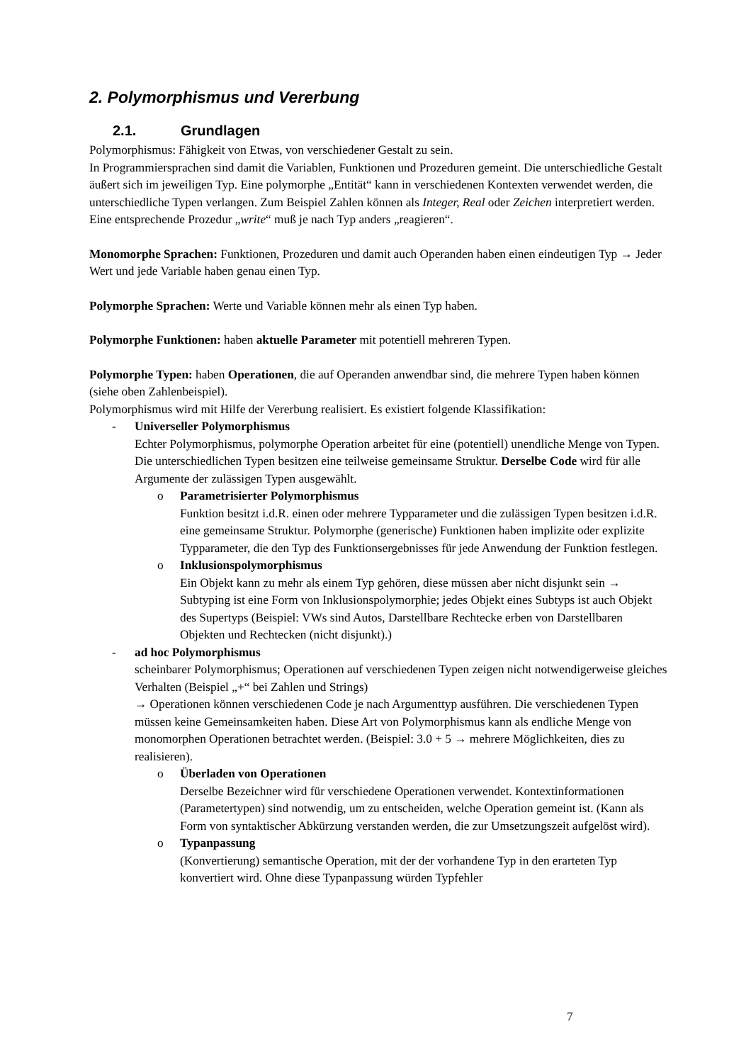2. Polymorphismus und Vererbung
2.1. Grundlagen
Polymorphismus: Fähigkeit von Etwas, von verschiedener Gestalt zu sein.
In Programmiersprachen sind damit die Variablen, Funktionen und Prozeduren gemeint. Die unterschiedliche Gestalt äußert sich im jeweiligen Typ. Eine polymorphe „Entität“ kann in verschiedenen Kontexten verwendet werden, die unterschiedliche Typen verlangen. Zum Beispiel Zahlen können als Integer, Real oder Zeichen interpretiert werden. Eine entsprechende Prozedur „write“ muß je nach Typ anders „reagieren“.
Monomorphe Sprachen: Funktionen, Prozeduren und damit auch Operanden haben einen eindeutigen Typ → Jeder Wert und jede Variable haben genau einen Typ.
Polymorphe Sprachen: Werte und Variable können mehr als einen Typ haben.
Polymorphe Funktionen: haben aktuelle Parameter mit potentiell mehreren Typen.
Polymorphe Typen: haben Operationen, die auf Operanden anwendbar sind, die mehrere Typen haben können (siehe oben Zahlenbeispiel).
Polymorphismus wird mit Hilfe der Vererbung realisiert. Es existiert folgende Klassifikation:
- Universeller Polymorphismus
Echter Polymorphismus, polymorphe Operation arbeitet für eine (potentiell) unendliche Menge von Typen. Die unterschiedlichen Typen besitzen eine teilweise gemeinsame Struktur. Derselbe Code wird für alle Argumente der zulässigen Typen ausgewählt.
o Parametrisierter Polymorphismus
Funktion besitzt i.d.R. einen oder mehrere Typparameter und die zulässigen Typen besitzen i.d.R. eine gemeinsame Struktur. Polymorphe (generische) Funktionen haben implizite oder explizite Typparameter, die den Typ des Funktionsergebnisses für jede Anwendung der Funktion festlegen.
o Inklusionspolymorphismus
Ein Objekt kann zu mehr als einem Typ gehören, diese müssen aber nicht disjunkt sein → Subtyping ist eine Form von Inklusionspolymorphie; jedes Objekt eines Subtyps ist auch Objekt des Supertyps (Beispiel: VWs sind Autos, Darstellbare Rechtecke erben von Darstellbaren Objekten und Rechtecken (nicht disjunkt).)
- ad hoc Polymorphismus
scheinbarer Polymorphismus; Operationen auf verschiedenen Typen zeigen nicht notwendigerweise gleiches Verhalten (Beispiel „+“ bei Zahlen und Strings)
→ Operationen können verschiedenen Code je nach Argumenttyp ausführen. Die verschiedenen Typen müssen keine Gemeinsamkeiten haben. Diese Art von Polymorphismus kann als endliche Menge von monomorphen Operationen betrachtet werden. (Beispiel: 3.0 + 5 → mehrere Möglichkeiten, dies zu realisieren).
o Überladen von Operationen
Derselbe Bezeichner wird für verschiedene Operationen verwendet. Kontextinformationen (Parametertypen) sind notwendig, um zu entscheiden, welche Operation gemeint ist. (Kann als Form von syntaktischer Abkürzung verstanden werden, die zur Umsetzungszeit aufgelöst wird).
o Typanpassung
(Konvertierung) semantische Operation, mit der der vorhandene Typ in den erarteten Typ konvertiert wird. Ohne diese Typanpassung würden Typfehler
7